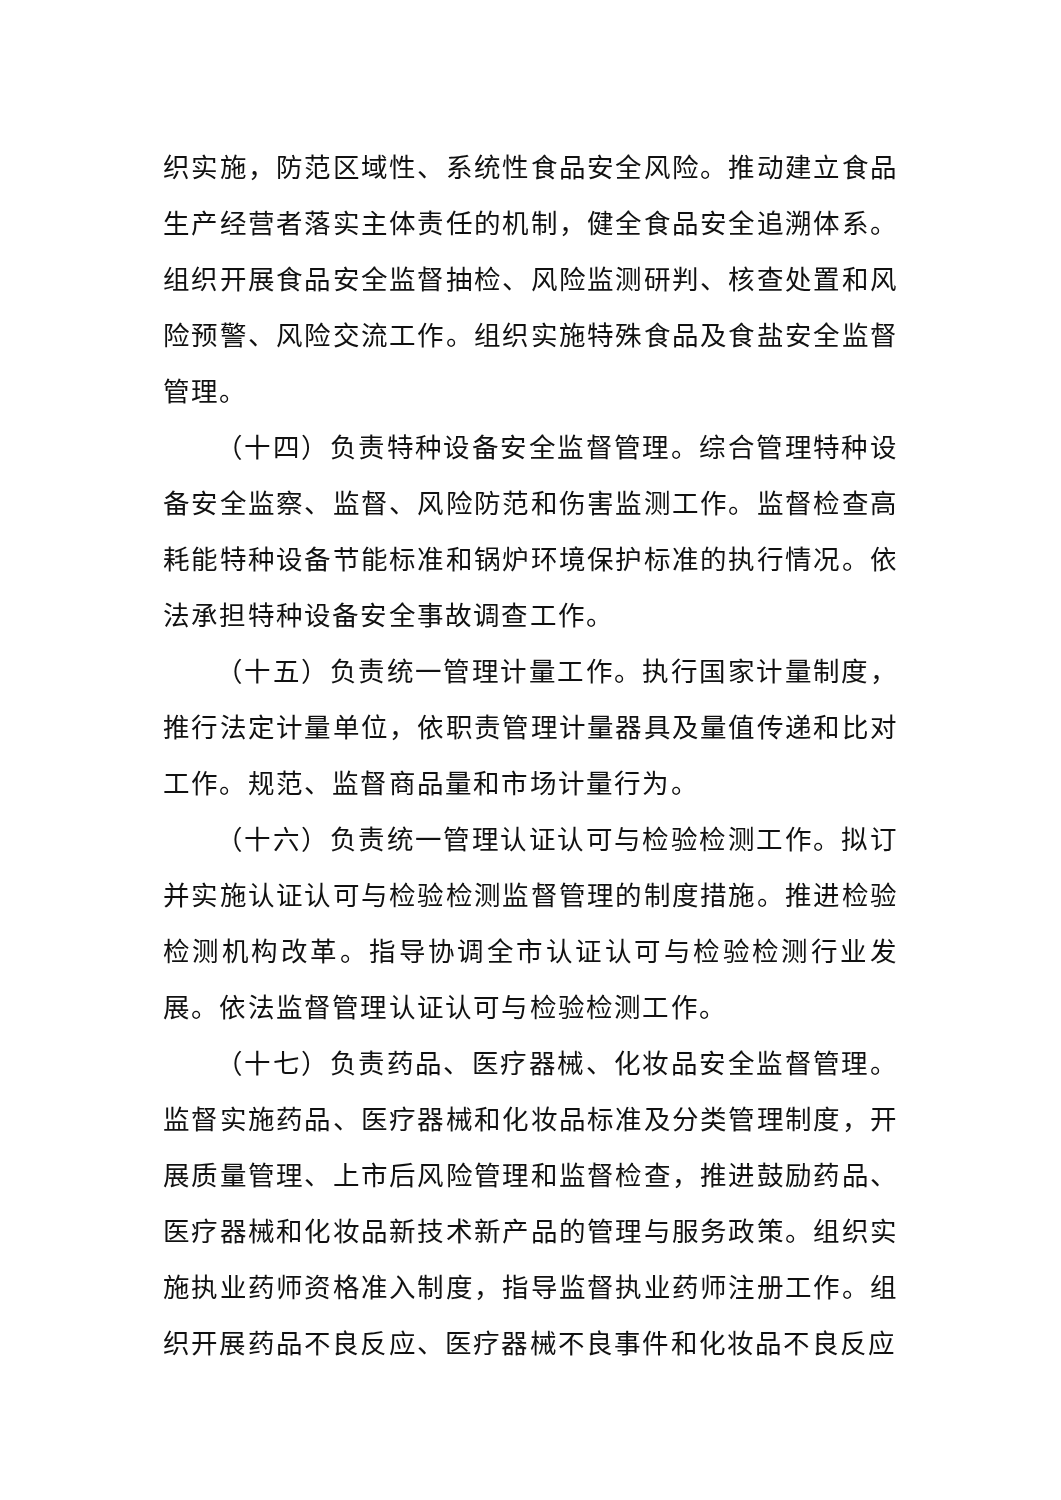织实施，防范区域性、系统性食品安全风险。推动建立食品生产经营者落实主体责任的机制，健全食品安全追溯体系。组织开展食品安全监督抽检、风险监测研判、核查处置和风险预警、风险交流工作。组织实施特殊食品及食盐安全监督管理。
（十四）负责特种设备安全监督管理。综合管理特种设备安全监察、监督、风险防范和伤害监测工作。监督检查高耗能特种设备节能标准和锅炉环境保护标准的执行情况。依法承担特种设备安全事故调查工作。
（十五）负责统一管理计量工作。执行国家计量制度，推行法定计量单位，依职责管理计量器具及量值传递和比对工作。规范、监督商品量和市场计量行为。
（十六）负责统一管理认证认可与检验检测工作。拟订并实施认证认可与检验检测监督管理的制度措施。推进检验检测机构改革。指导协调全市认证认可与检验检测行业发展。依法监督管理认证认可与检验检测工作。
（十七）负责药品、医疗器械、化妆品安全监督管理。监督实施药品、医疗器械和化妆品标准及分类管理制度，开展质量管理、上市后风险管理和监督检查，推进鼓励药品、医疗器械和化妆品新技术新产品的管理与服务政策。组织实施执业药师资格准入制度，指导监督执业药师注册工作。组织开展药品不良反应、医疗器械不良事件和化妆品不良反应